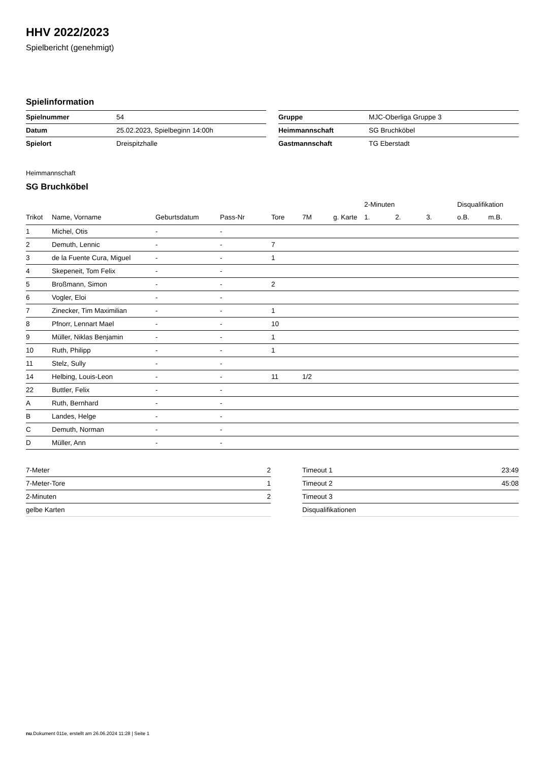HHV 2022/2023
Spielbericht (genehmigt)
Spielinformation
| Spielnummer | 54 |
| Datum | 25.02.2023, Spielbeginn 14:00h |
| Spielort | Dreispitzhalle |
| Gruppe | MJC-Oberliga Gruppe 3 |
| Heimmannschaft | SG Bruchköbel |
| Gastmannschaft | TG Eberstadt |
Heimmannschaft
SG Bruchköbel
| | | | | | | | 2-Minuten | | | Disqualifikation | |
| --- | --- | --- | --- | --- | --- | --- | --- | --- | --- | --- | --- |
| Trikot | Name, Vorname | Geburtsdatum | Pass-Nr | Tore | 7M | g. Karte | 1. | 2. | 3. | o.B. | m.B. |
| 1 | Michel, Otis | - | - | | | | | | | | |
| 2 | Demuth, Lennic | - | - | 7 | | | | | | | |
| 3 | de la Fuente Cura, Miguel | - | - | 1 | | | | | | | |
| 4 | Skepeneit, Tom Felix | - | - | | | | | | | | |
| 5 | Broßmann, Simon | - | - | 2 | | | | | | | |
| 6 | Vogler, Eloi | - | - | | | | | | | | |
| 7 | Zinecker, Tim Maximilian | - | - | 1 | | | | | | | |
| 8 | Pfnorr, Lennart Mael | - | - | 10 | | | | | | | |
| 9 | Müller, Niklas Benjamin | - | - | 1 | | | | | | | |
| 10 | Ruth, Philipp | - | - | 1 | | | | | | | |
| 11 | Stelz, Sully | - | - | | | | | | | | |
| 14 | Helbing, Louis-Leon | - | - | 11 | 1/2 | | | | | | |
| 22 | Buttler, Felix | - | - | | | | | | | | |
| A | Ruth, Bernhard | - | - | | | | | | | | |
| B | Landes, Helge | - | - | | | | | | | | |
| C | Demuth, Norman | - | - | | | | | | | | |
| D | Müller, Ann | - | - | | | | | | | | |
| 7-Meter | 2 |
| 7-Meter-Tore | 1 |
| 2-Minuten | 2 |
| gelbe Karten | |
| Timeout 1 | 23:49 |
| Timeout 2 | 45:08 |
| Timeout 3 | |
| Disqualifikationen | |
nu.Dokument 011e, erstellt am 26.06.2024 11:28 | Seite 1